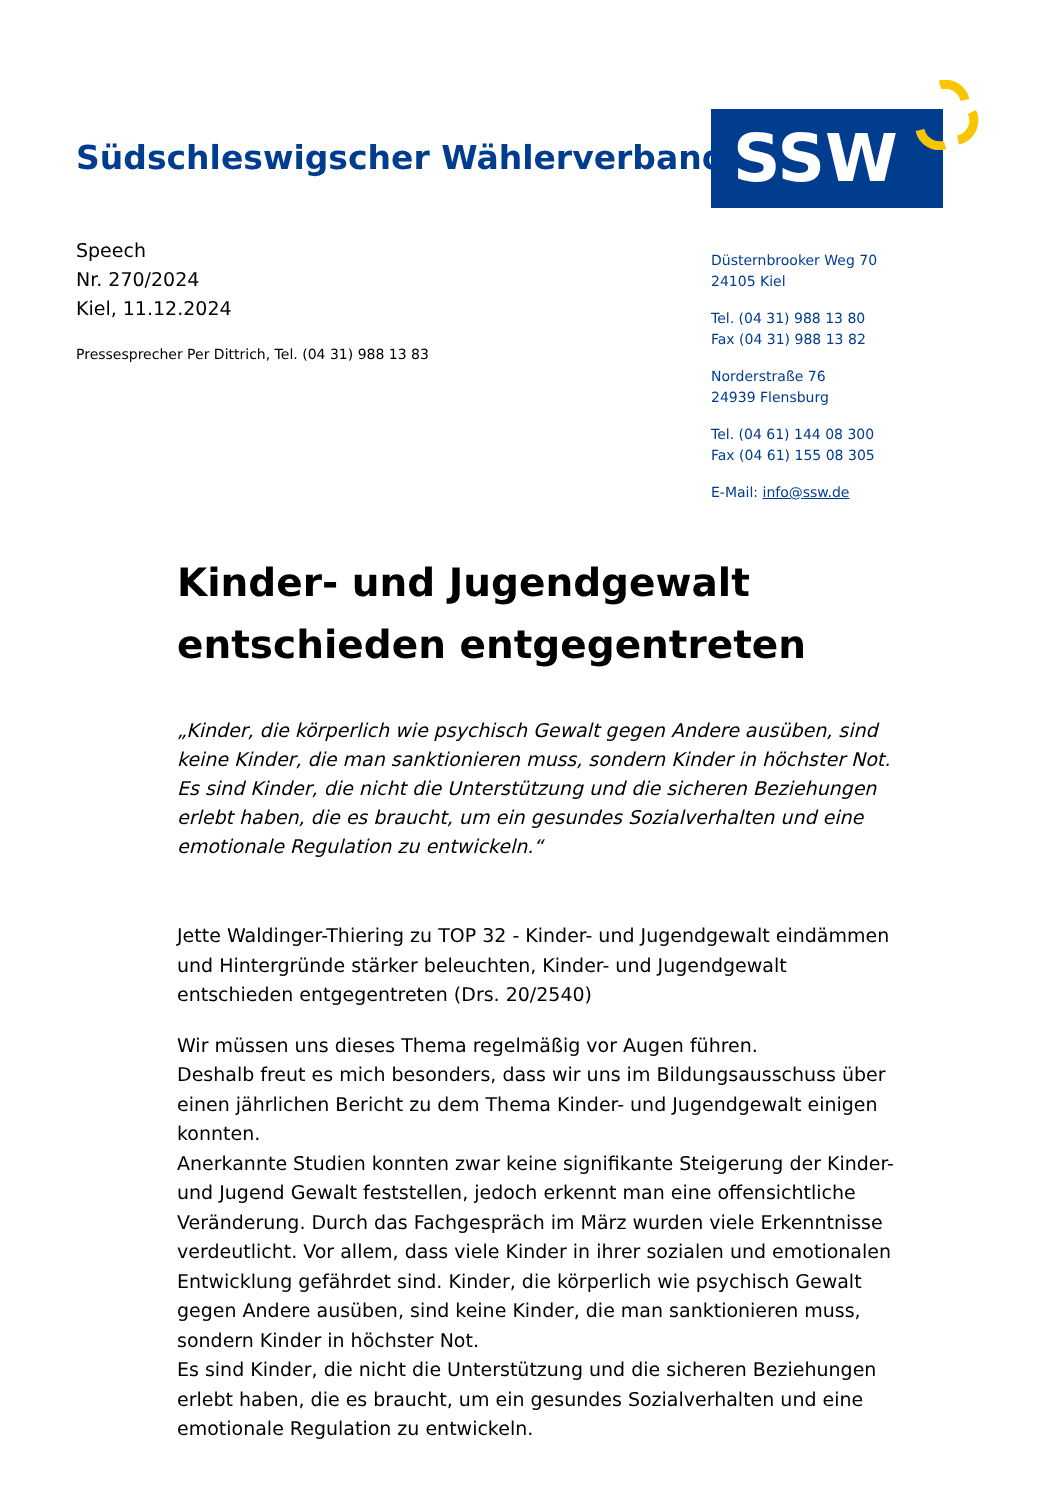Südschleswigscher Wählerverband
SSW
Speech
Nr. 270/2024
Kiel, 11.12.2024
Pressesprecher Per Dittrich, Tel. (04 31) 988 13 83
Düsternbrooker Weg 70
24105 Kiel
Tel. (04 31) 988 13 80
Fax (04 31) 988 13 82
Norderstraße 76
24939 Flensburg
Tel. (04 61) 144 08 300
Fax (04 61) 155 08 305
E-Mail: info@ssw.de
Kinder- und Jugendgewalt entschieden entgegentreten
„Kinder, die körperlich wie psychisch Gewalt gegen Andere ausüben, sind keine Kinder, die man sanktionieren muss, sondern Kinder in höchster Not. Es sind Kinder, die nicht die Unterstützung und die sicheren Beziehungen erlebt haben, die es braucht, um ein gesundes Sozialverhalten und eine emotionale Regulation zu entwickeln.“
Jette Waldinger-Thiering zu TOP 32 - Kinder- und Jugendgewalt eindämmen und Hintergründe stärker beleuchten, Kinder- und Jugendgewalt entschieden entgegentreten (Drs. 20/2540)
Wir müssen uns dieses Thema regelmäßig vor Augen führen.
Deshalb freut es mich besonders, dass wir uns im Bildungsausschuss über einen jährlichen Bericht zu dem Thema Kinder- und Jugendgewalt einigen konnten.
Anerkannte Studien konnten zwar keine signifikante Steigerung der Kinder- und Jugend Gewalt feststellen, jedoch erkennt man eine offensichtliche Veränderung. Durch das Fachgespräch im März wurden viele Erkenntnisse verdeutlicht. Vor allem, dass viele Kinder in ihrer sozialen und emotionalen Entwicklung gefährdet sind. Kinder, die körperlich wie psychisch Gewalt gegen Andere ausüben, sind keine Kinder, die man sanktionieren muss, sondern Kinder in höchster Not.
Es sind Kinder, die nicht die Unterstützung und die sicheren Beziehungen erlebt haben, die es braucht, um ein gesundes Sozialverhalten und eine emotionale Regulation zu entwickeln.